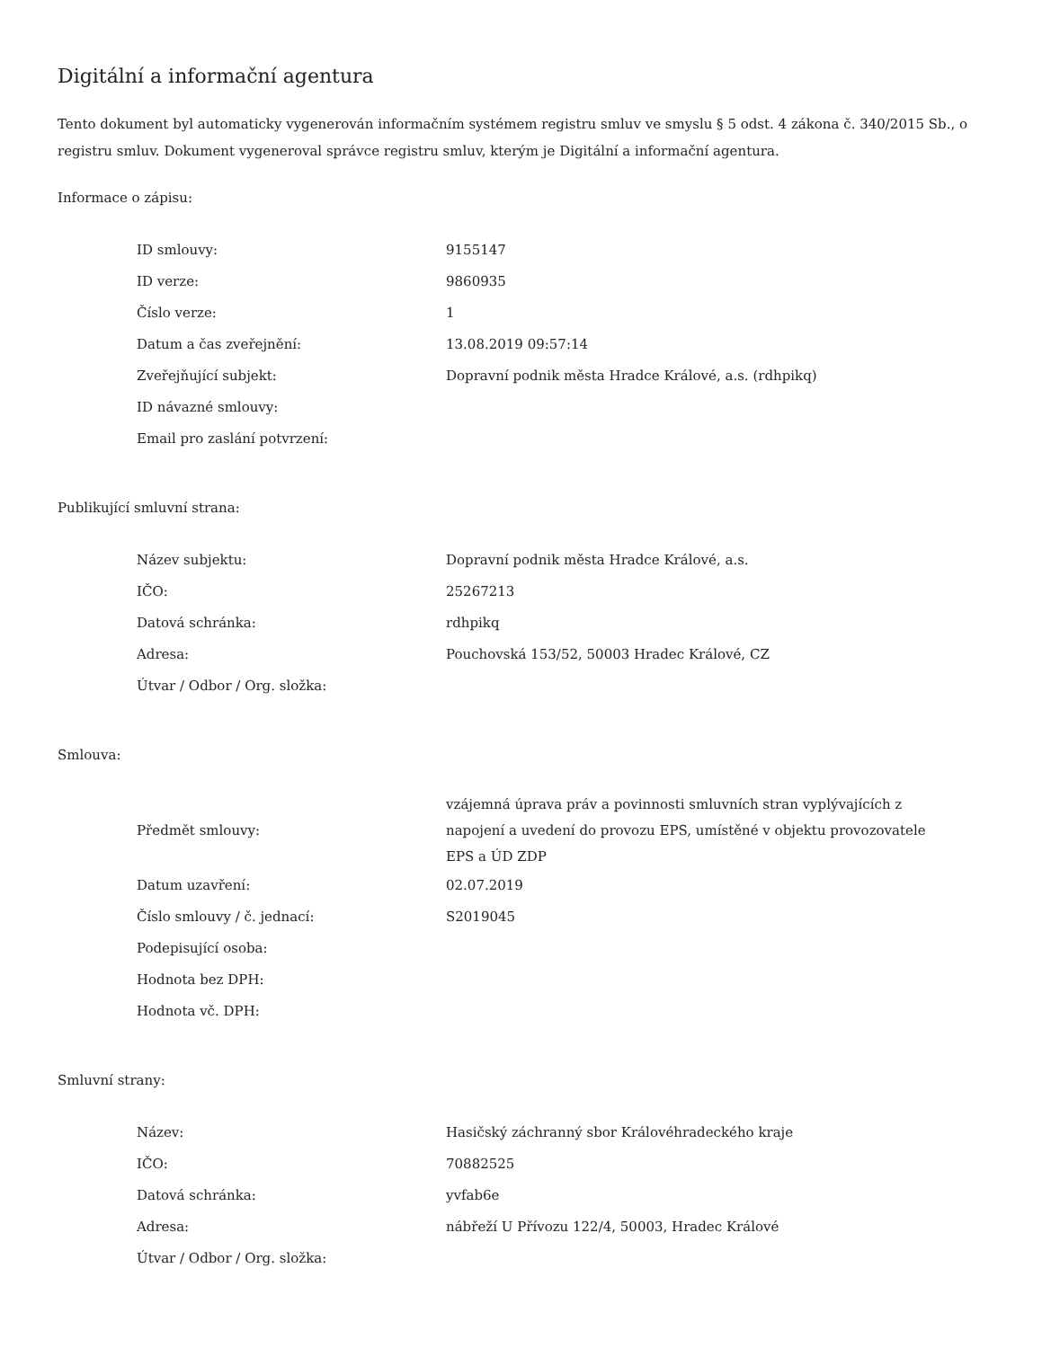Digitální a informační agentura
Tento dokument byl automaticky vygenerován informačním systémem registru smluv ve smyslu § 5 odst. 4 zákona č. 340/2015 Sb., o registru smluv. Dokument vygeneroval správce registru smluv, kterým je Digitální a informační agentura.
Informace o zápisu:
| ID smlouvy: | 9155147 |
| ID verze: | 9860935 |
| Číslo verze: | 1 |
| Datum a čas zveřejnění: | 13.08.2019 09:57:14 |
| Zveřejňující subjekt: | Dopravní podnik města Hradce Králové, a.s. (rdhpikq) |
| ID návazné smlouvy: | |
| Email pro zaslání potvrzení: | |
Publikující smluvní strana:
| Název subjektu: | Dopravní podnik města Hradce Králové, a.s. |
| IČO: | 25267213 |
| Datová schránka: | rdhpikq |
| Adresa: | Pouchovská 153/52, 50003 Hradec Králové, CZ |
| Útvar / Odbor / Org. složka: | |
Smlouva:
| Předmět smlouvy: | vzájemná úprava práv a povinnosti smluvních stran vyplývajících z napojení a uvedení do provozu EPS, umístěné v objektu provozovatele EPS a ÚD ZDP |
| Datum uzavření: | 02.07.2019 |
| Číslo smlouvy / č. jednací: | S2019045 |
| Podepisující osoba: | |
| Hodnota bez DPH: | |
| Hodnota vč. DPH: | |
Smluvní strany:
| Název: | Hasičský záchranný sbor Královéhradeckého kraje |
| IČO: | 70882525 |
| Datová schránka: | yvfab6e |
| Adresa: | nábřeží U Přívozu 122/4, 50003, Hradec Králové |
| Útvar / Odbor / Org. složka: | |